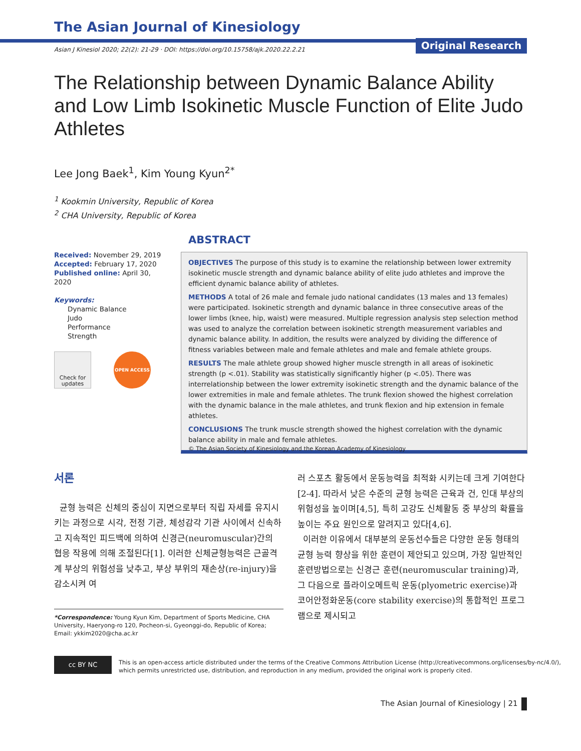The Asian Journal of Kinesiology
Original Research
Asian J Kinesiol 2020; 22(2): 21-29 · DOI: https://doi.org/10.15758/ajk.2020.22.2.21
The Relationship between Dynamic Balance Ability and Low Limb Isokinetic Muscle Function of Elite Judo Athletes
Lee Jong Baek<sup>1</sup>, Kim Young Kyun<sup>2*</sup>
<sup>1</sup> Kookmin University, Republic of Korea
<sup>2</sup> CHA University, Republic of Korea
Received: November 29, 2019
Accepted: February 17, 2020
Published online: April 30, 2020
Keywords:
Dynamic Balance
Judo
Performance
Strength
Check for updates
OPEN ACCESS
ABSTRACT
OBJECTIVES The purpose of this study is to examine the relationship between lower extremity isokinetic muscle strength and dynamic balance ability of elite judo athletes and improve the efficient dynamic balance ability of athletes.
METHODS A total of 26 male and female judo national candidates (13 males and 13 females) were participated. Isokinetic strength and dynamic balance in three consecutive areas of the lower limbs (knee, hip, waist) were measured. Multiple regression analysis step selection method was used to analyze the correlation between isokinetic strength measurement variables and dynamic balance ability. In addition, the results were analyzed by dividing the difference of fitness variables between male and female athletes and male and female athlete groups.
RESULTS The male athlete group showed higher muscle strength in all areas of isokinetic strength (p <.01). Stability was statistically significantly higher (p <.05). There was interrelationship between the lower extremity isokinetic strength and the dynamic balance of the lower extremities in male and female athletes. The trunk flexion showed the highest correlation with the dynamic balance in the male athletes, and trunk flexion and hip extension in female athletes.
CONCLUSIONS The trunk muscle strength showed the highest correlation with the dynamic balance ability in male and female athletes.
© The Asian Society of Kinesiology and the Korean Academy of Kinesiology
서론
균형 능력은 신체의 중심이 지면으로부터 직립 자세를 유지시키는 과정으로 시각, 전정 기관, 체성감각 기관 사이에서 신속하고 지속적인 피드백에 의하여 신경근(neuromuscular)간의 협응 작용에 의해 조절된다[1]. 이러한 신체균형능력은 근골격계 부상의 위험성을 낮추고, 부상 부위의 재손상(re-injury)을 감소시켜 여
러 스포츠 활동에서 운동능력을 최적화 시키는데 크게 기여한다[2-4]. 따라서 낮은 수준의 균형 능력은 근육과 건, 인대 부상의 위험성을 높이며[4,5], 특히 고강도 신체활동 중 부상의 확률을 높이는 주요 원인으로 알려지고 있다[4,6].
이러한 이유에서 대부분의 운동선수들은 다양한 운동 형태의 균형 능력 향상을 위한 훈련이 제안되고 있으며, 가장 일반적인 훈련방법으로는 신경근 훈련(neuromuscular training)과, 그 다음으로 플라이오메트릭 운동(plyometric exercise)과 코어안정화운동(core stability exercise)의 통합적인 프로그램으로 제시되고
*Correspondence: Young Kyun Kim, Department of Sports Medicine, CHA University, Haeryong-ro 120, Pocheon-si, Gyeonggi-do, Republic of Korea; Email: ykkim2020@cha.ac.kr
cc BY NC
This is an open-access article distributed under the terms of the Creative Commons Attribution License (http://creativecommons.org/licenses/by-nc/4.0/),
which permits unrestricted use, distribution, and reproduction in any medium, provided the original work is properly cited.
The Asian Journal of Kinesiology | 21